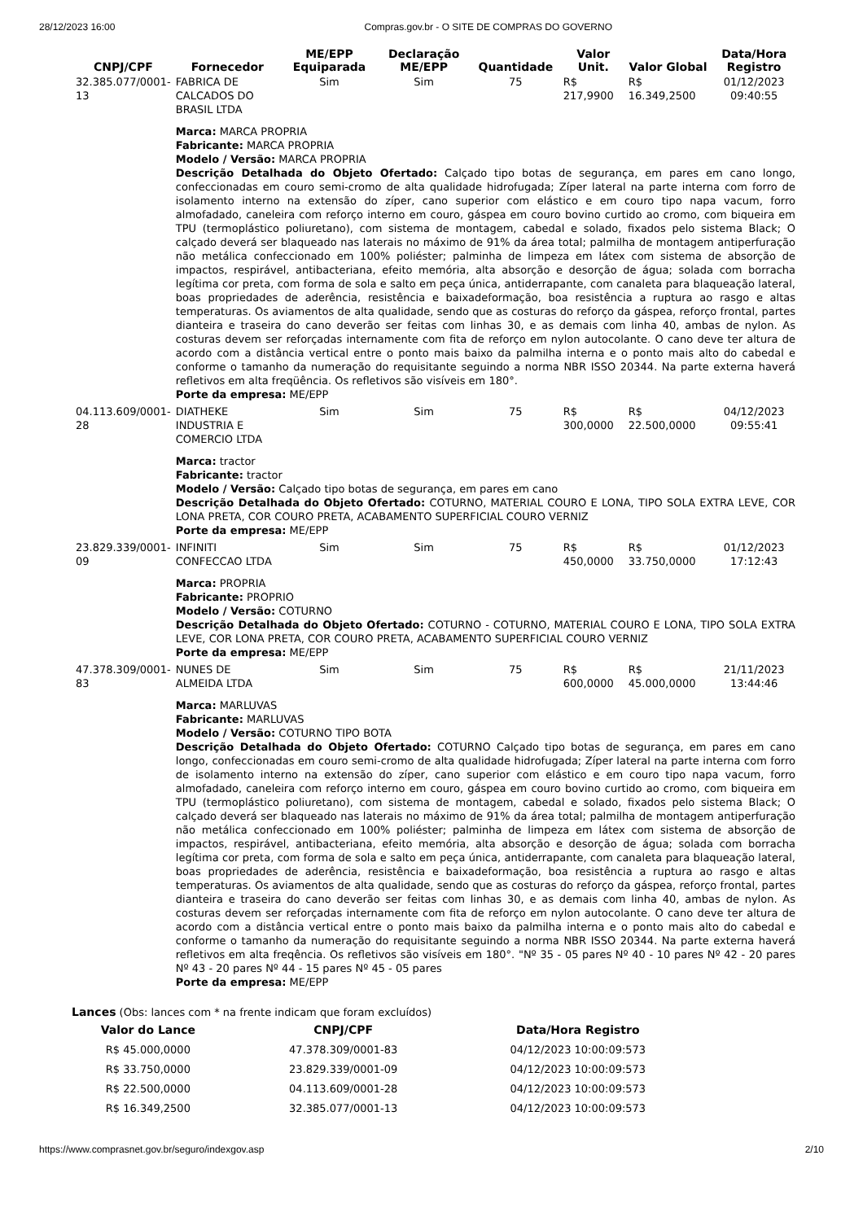28/12/2023 16:00 Compras.gov.br - O SITE DE COMPRAS DO GOVERNO
| CNPJ/CPF | Fornecedor | ME/EPP Equiparada | Declaração ME/EPP | Quantidade | Valor Unit. | Valor Global | Data/Hora Registro |
| --- | --- | --- | --- | --- | --- | --- | --- |
| 32.385.077/0001-13 | FABRICA DE CALCADOS DO BRASIL LTDA | Sim | Sim | 75 | R$ 217,9900 | R$ 16.349,2500 | 01/12/2023 09:40:55 |
| | Marca: MARCA PROPRIA Fabricante: MARCA PROPRIA Modelo / Versão: MARCA PROPRIA Descrição Detalhada do Objeto Ofertado: Calçado tipo botas de segurança, em pares em cano longo, confeccionadas em couro semi-cromo de alta qualidade hidrofugada; Zíper lateral na parte interna com forro de isolamento interno na extensão do zíper, cano superior com elástico e em couro tipo napa vacum, forro almofadado, caneleira com reforço interno em couro, gáspea em couro bovino curtido ao cromo, com biqueira em TPU (termoplástico poliuretano), com sistema de montagem, cabedal e solado, fixados pelo sistema Black; O calçado deverá ser blaqueado nas laterais no máximo de 91% da área total; palmilha de montagem antiperfuração não metálica confeccionado em 100% poliéster; palminha de limpeza em látex com sistema de absorção de impactos, respirável, antibacteriana, efeito memória, alta absorção e desorção de água; solada com borracha legítima cor preta, com forma de sola e salto em peça única, antiderrapante, com canaleta para blaqueação lateral, boas propriedades de aderência, resistência e baixadeformação, boa resistência a ruptura ao rasgo e altas temperaturas. Os aviamentos de alta qualidade, sendo que as costuras do reforço da gáspea, reforço frontal, partes dianteira e traseira do cano deverão ser feitas com linhas 30, e as demais com linha 40, ambas de nylon. As costuras devem ser reforçadas internamente com fita de reforço em nylon autocolante. O cano deve ter altura de acordo com a distância vertical entre o ponto mais baixo da palmilha interna e o ponto mais alto do cabedal e conforme o tamanho da numeração do requisitante seguindo a norma NBR ISSO 20344. Na parte externa haverá refletivos em alta freqüência. Os refletivos são visíveis em 180°. Porte da empresa: ME/EPP | | | | | | |
| 04.113.609/0001-28 | DIATHEKE INDUSTRIA E COMERCIO LTDA | Sim | Sim | 75 | R$ 300,0000 | R$ 22.500,0000 | 04/12/2023 09:55:41 |
| | Marca: tractor Fabricante: tractor Modelo / Versão: Calçado tipo botas de segurança, em pares em cano Descrição Detalhada do Objeto Ofertado: COTURNO, MATERIAL COURO E LONA, TIPO SOLA EXTRA LEVE, COR LONA PRETA, COR COURO PRETA, ACABAMENTO SUPERFICIAL COURO VERNIZ Porte da empresa: ME/EPP | | | | | | |
| 23.829.339/0001-09 | INFINITI CONFECCAO LTDA | Sim | Sim | 75 | R$ 450,0000 | R$ 33.750,0000 | 01/12/2023 17:12:43 |
| | Marca: PROPRIA Fabricante: PROPRIO Modelo / Versão: COTURNO Descrição Detalhada do Objeto Ofertado: COTURNO - COTURNO, MATERIAL COURO E LONA, TIPO SOLA EXTRA LEVE, COR LONA PRETA, COR COURO PRETA, ACABAMENTO SUPERFICIAL COURO VERNIZ Porte da empresa: ME/EPP | | | | | | |
| 47.378.309/0001-83 | NUNES DE ALMEIDA LTDA | Sim | Sim | 75 | R$ 600,0000 | R$ 45.000,0000 | 21/11/2023 13:44:46 |
| | Marca: MARLUVAS Fabricante: MARLUVAS Modelo / Versão: COTURNO TIPO BOTA Descrição Detalhada do Objeto Ofertado: COTURNO Calçado tipo botas de segurança, em pares em cano longo, confeccionadas em couro semi-cromo de alta qualidade hidrofugada; Zíper lateral na parte interna com forro de isolamento interno na extensão do zíper, cano superior com elástico e em couro tipo napa vacum, forro almofadado, caneleira com reforço interno em couro, gáspea em couro bovino curtido ao cromo, com biqueira em TPU (termoplástico poliuretano), com sistema de montagem, cabedal e solado, fixados pelo sistema Black; O calçado deverá ser blaqueado nas laterais no máximo de 91% da área total; palmilha de montagem antiperfuração não metálica confeccionado em 100% poliéster; palminha de limpeza em látex com sistema de absorção de impactos, respirável, antibacteriana, efeito memória, alta absorção e desorção de água; solada com borracha legítima cor preta, com forma de sola e salto em peça única, antiderrapante, com canaleta para blaqueação lateral, boas propriedades de aderência, resistência e baixadeformação, boa resistência a ruptura ao rasgo e altas temperaturas. Os aviamentos de alta qualidade, sendo que as costuras do reforço da gáspea, reforço frontal, partes dianteira e traseira do cano deverão ser feitas com linhas 30, e as demais com linha 40, ambas de nylon. As costuras devem ser reforçadas internamente com fita de reforço em nylon autocolante. O cano deve ter altura de acordo com a distância vertical entre o ponto mais baixo da palmilha interna e o ponto mais alto do cabedal e conforme o tamanho da numeração do requisitante seguindo a norma NBR ISSO 20344. Na parte externa haverá refletivos em alta freqência. Os refletivos são visíveis em 180°. "Nº 35 - 05 pares Nº 40 - 10 pares Nº 42 - 20 pares Nº 43 - 20 pares Nº 44 - 15 pares Nº 45 - 05 pares Porte da empresa: ME/EPP | | | | | | |
Lances (Obs: lances com * na frente indicam que foram excluídos)
| Valor do Lance | CNPJ/CPF | Data/Hora Registro |
| --- | --- | --- |
| R$ 45.000,0000 | 47.378.309/0001-83 | 04/12/2023 10:00:09:573 |
| R$ 33.750,0000 | 23.829.339/0001-09 | 04/12/2023 10:00:09:573 |
| R$ 22.500,0000 | 04.113.609/0001-28 | 04/12/2023 10:00:09:573 |
| R$ 16.349,2500 | 32.385.077/0001-13 | 04/12/2023 10:00:09:573 |
https://www.comprasnet.gov.br/seguro/indexgov.asp 2/10